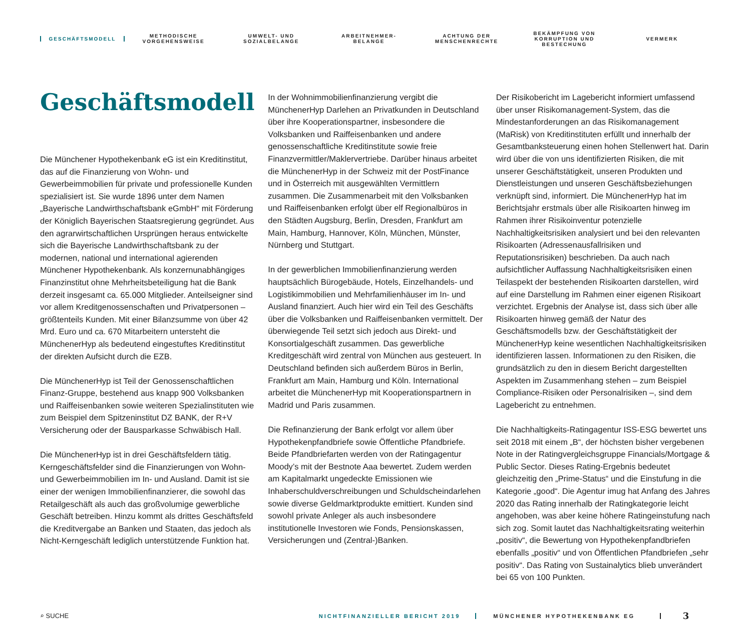GESCHÄFTSMODELL
METHODISCHE
VORGEHENSWEISE
UMWELT- UND
SOZIALBELANGE
ARBEITNEHMER-
BELANGE
ACHTUNG DER
MENSCHENRECHTE
BEKÄMPFUNG VON
KORRUPTION UND
BESTECHUNG
VERMERK
Geschäftsmodell
Die Münchener Hypothekenbank eG ist ein Kreditinstitut, das auf die Finanzierung von Wohn- und Gewerbeimmobilien für private und professionelle Kunden spezialisiert ist. Sie wurde 1896 unter dem Namen „Bayerische Landwirthschaftsbank eGmbH“ mit Förderung der Königlich Bayerischen Staatsregierung gegründet. Aus den agrarwirtschaftlichen Ursprüngen heraus entwickelte sich die Bayerische Landwirthschaftsbank zu der modernen, national und international agierenden Münchener Hypothekenbank. Als konzernunabhängiges Finanzinstitut ohne Mehrheitsbeteiligung hat die Bank derzeit insgesamt ca. 65.000 Mitglieder. Anteilseigner sind vor allem Kreditgenossenschaften und Privatpersonen – größtenteils Kunden. Mit einer Bilanzsumme von über 42 Mrd. Euro und ca. 670 Mitarbeitern untersteht die MünchenerHyp als bedeutend eingestuftes Kreditinstitut der direkten Aufsicht durch die EZB.
Die MünchenerHyp ist Teil der Genossenschaftlichen Finanz-Gruppe, bestehend aus knapp 900 Volksbanken und Raiffeisenbanken sowie weiteren Spezialinstituten wie zum Beispiel dem Spitzeninstitut DZ BANK, der R+V Versicherung oder der Bausparkasse Schwäbisch Hall.
Die MünchenerHyp ist in drei Geschäftsfeldern tätig. Kerngeschäftsfelder sind die Finanzierungen von Wohn- und Gewerbeimmobilien im In- und Ausland. Damit ist sie einer der wenigen Immobilienfinanzierer, die sowohl das Retailgeschäft als auch das großvolumige gewerbliche Geschäft betreiben. Hinzu kommt als drittes Geschäftsfeld die Kreditvergabe an Banken und Staaten, das jedoch als Nicht-Kerngeschäft lediglich unterstützende Funktion hat.
In der Wohnimmobilienfinanzierung vergibt die MünchenerHyp Darlehen an Privatkunden in Deutschland über ihre Kooperationspartner, insbesondere die Volksbanken und Raiffeisenbanken und andere genossenschaftliche Kreditinstitute sowie freie Finanzvermittler/Maklervertriebe. Darüber hinaus arbeitet die MünchenerHyp in der Schweiz mit der PostFinance und in Österreich mit ausgewählten Vermittlern zusammen. Die Zusammenarbeit mit den Volksbanken und Raiffeisenbanken erfolgt über elf Regionalbüros in den Städten Augsburg, Berlin, Dresden, Frankfurt am Main, Hamburg, Hannover, Köln, München, Münster, Nürnberg und Stuttgart.
In der gewerblichen Immobilienfinanzierung werden hauptsächlich Bürogebäude, Hotels, Einzelhandels- und Logistikimmobilien und Mehrfamilienhäuser im In- und Ausland finanziert. Auch hier wird ein Teil des Geschäfts über die Volksbanken und Raiffeisenbanken vermittelt. Der überwiegende Teil setzt sich jedoch aus Direkt- und Konsortialgeschäft zusammen. Das gewerbliche Kreditgeschäft wird zentral von München aus gesteuert. In Deutschland befinden sich außerdem Büros in Berlin, Frankfurt am Main, Hamburg und Köln. International arbeitet die MünchenerHyp mit Kooperationspartnern in Madrid und Paris zusammen.
Die Refinanzierung der Bank erfolgt vor allem über Hypothekenpfandbriefe sowie Öffentliche Pfandbriefe. Beide Pfandbriefarten werden von der Ratingagentur Moody’s mit der Bestnote Aaa bewertet. Zudem werden am Kapitalmarkt ungedeckte Emissionen wie Inhaberschuldverschreibungen und Schuldscheindarlehen sowie diverse Geldmarktprodukte emittiert. Kunden sind sowohl private Anleger als auch insbesondere institutionelle Investoren wie Fonds, Pensionskassen, Versicherungen und (Zentral-)Banken.
Der Risikobericht im Lagebericht informiert umfassend über unser Risikomanagement-System, das die Mindestanforderungen an das Risikomanagement (MaRisk) von Kreditinstituten erfüllt und innerhalb der Gesamtbanksteuerung einen hohen Stellenwert hat. Darin wird über die von uns identifizierten Risiken, die mit unserer Geschäftstätigkeit, unseren Produkten und Dienstleistungen und unseren Geschäftsbeziehungen verknüpft sind, informiert. Die MünchenerHyp hat im Berichtsjahr erstmals über alle Risikoarten hinweg im Rahmen ihrer Risikoinventur potenzielle Nachhaltigkeitsrisiken analysiert und bei den relevanten Risikoarten (Adressenausfallrisiken und Reputationsrisiken) beschrieben. Da auch nach aufsichtlicher Auffassung Nachhaltigkeitsrisiken einen Teilaspekt der bestehenden Risikoarten darstellen, wird auf eine Darstellung im Rahmen einer eigenen Risikoart verzichtet. Ergebnis der Analyse ist, dass sich über alle Risikoarten hinweg gemäß der Natur des Geschäftsmodells bzw. der Geschäftstätigkeit der MünchenerHyp keine wesentlichen Nachhaltigkeitsrisiken identifizieren lassen. Informationen zu den Risiken, die grundsätzlich zu den in diesem Bericht dargestellten Aspekten im Zusammenhang stehen – zum Beispiel Compliance-Risiken oder Personalrisiken –, sind dem Lagebericht zu entnehmen.
Die Nachhaltigkeits-Ratingagentur ISS-ESG bewertet uns seit 2018 mit einem „B“, der höchsten bisher vergebenen Note in der Ratingvergleichsgruppe Financials/Mortgage & Public Sector. Dieses Rating-Ergebnis bedeutet gleichzeitig den „Prime-Status“ und die Einstufung in die Kategorie „good“. Die Agentur imug hat Anfang des Jahres 2020 das Rating innerhalb der Ratingkategorie leicht angehoben, was aber keine höhere Ratingeinstufung nach sich zog. Somit lautet das Nachhaltigkeitsrating weiterhin „positiv“, die Bewertung von Hypothekenpfandbriefen ebenfalls „positiv“ und von Öffentlichen Pfandbriefen „sehr positiv“. Das Rating von Sustainalytics blieb unverändert bei 65 von 100 Punkten.
⌕ SUCHE
NICHTFINANZIELLER BERICHT 2019 MÜNCHENER HYPOTHEKENBANK EG
3